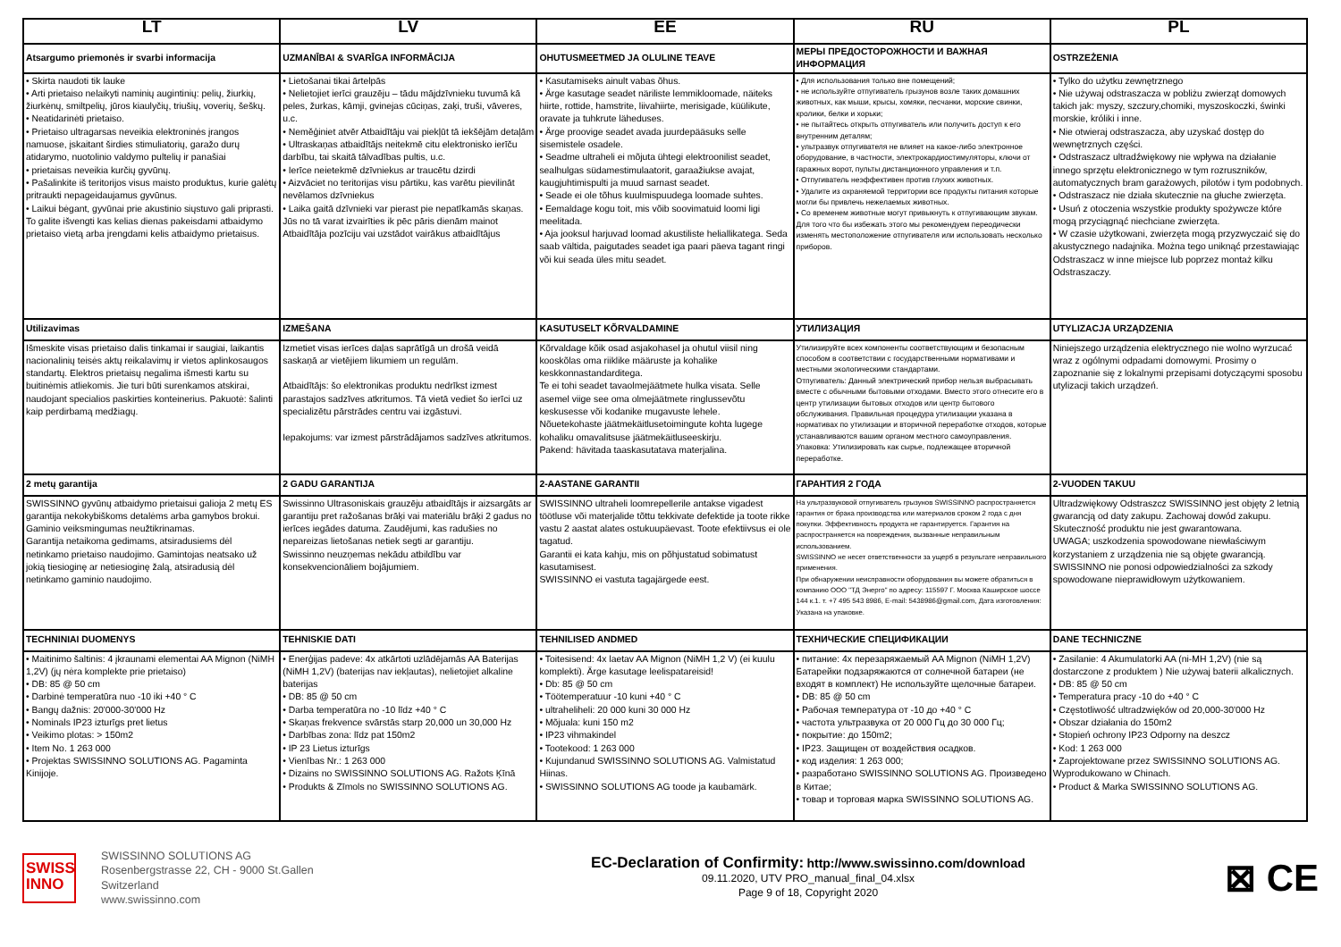| LT | LV | EE | RU | PL |
| --- | --- | --- | --- | --- |
| Atsargumo priemonės ir svarbi informacija | UZMANĪBAI & SVARĪGA INFORMĀCIJA | OHUTUSMEETMED JA OLULINE TEAVE | МЕРЫ ПРЕДОСТОРОЖНОСТИ И ВАЖНАЯ ИНФОРМАЦИЯ | OSTRZEŻENIA |
| • Skirta naudoti tik lauke • Arti prietaiso nelaikyti naminių augintinių: pelių, žiurkių, žiurkėnų, smiltpelių, jūros kiaulyčių, triušių, voverių, šeškų. • Neatidarinėti prietaiso. • Prietaiso ultragarsas neveikia elektroninės įrangos namuose, įskaitant širdies stimuliatorių, garažo durų atidarymo, nuotolinio valdymo pultelių ir panašiai • prietaisas neveikia kurčių gyvūnų. • Pašalinkite iš teritorijos visus maisto produktus, kurie galėtų pritraukti nepageidaujamus gyvūnus. • Laikui bėgant, gyvūnai prie akustinio siųstuvo gali priprasti. To galite išvengti kas kelias dienas pakeisdami atbaidymo prietaiso vietą arba įrengdami kelis atbaidymo prietaisus. | • Lietošanai tikai ārtelpās • Nelietojiet ierīci grauzēju – tādu mājdzīvnieku tuvumā kā peles, žurkas, kāmji, gvinejas cūciņas, zaķi, truši, vāveres, u.c. • Neměģiniet atvēr Atbaidītāju vai piekļūt tā iekšējām detaļām • Ultraskaņas atbaidītājs neitekmē citu elektronisko ierīču darbību, tai skaitā tālvadības pultis, u.c. • Ierīce neietekmē dzīvniekus ar traucētu dzirdi • Aizvāciet no teritorijas visu pārtiku, kas varētu pievilināt nevēlamos dzīvniekus • Laika gaitā dzīvnieki var pierast pie nepatīkamās skaņas. Jūs no tā varat izvairīties ik pēc pāris dienām mainot Atbaidītāja pozīciju vai uzstādot vairākus atbaidītājus | • Kasutamiseks ainult vabas õhus. • Ärge kasutage seadet näriliste lemmikloomade, näiteks hiirte, rottide, hamstrite, liivahiirte, merisigade, küülikute, oravate ja tuhkrute läheduses. • Ärge proovige seadet avada juurdepääsuks selle sisemistele osadele. • Seadme ultraheli ei mõjuta ühtegi elektroonilist seadet, sealhulgas südamestimulaatorit, garaažiukse avajat, kaugjuhtimispulti ja muud sarnast seadet. • Seade ei ole tõhus kuulmispuudega loomade suhtes. • Eemaldage kogu toit, mis võib soovimatuid loomi ligi meelitada. • Aja jooksul harjuvad loomad akustiliste heliallikatega. Seda saab vältida, paigutades seadet iga paari päeva tagant ringi või kui seada üles mitu seadet. | • Для использования только вне помещений; • не используйте отпугиватель грызунов возле таких домашних животных, как мыши, крысы, хомяки, песчанки, морские свинки, кролики, белки и хорьки; • не пытайтесь открыть отпугиватель или получить доступ к его внутренним деталям; • ультразвук отпугивателя не влияет на какое-либо электронное оборудование, в частности, электрокардиостимуляторы, ключи от гаражных ворот, пульты дистанционного управления и т.п. • Отпугиватель неэффективен против глухих животных. • Удалите из охраняемой территории все продукты питания которые могли бы привлечь нежелаемых животных. • Со временем животные могут привыкнуть к отпугивающим звукам. Для того что бы избежать этого мы рекомендуем переодически изменять местоположение отпугивателя или использовать несколько приборов. | • Tylko do użytku zewnętrznego • Nie używaj odstraszacza w pobliżu zwierząt domowych takich jak: myszy, szczury,chomiki, myszoskoczki, świnki morskie, króliki i inne. • Nie otwieraj odstraszacza, aby uzyskać dostęp do wewnętrznych części. • Odstraszacz ultradźwiękowy nie wpływa na działanie innego sprzętu elektronicznego w tym rozruszników, automatycznych bram garażowych, pilotów i tym podobnych. • Odstraszacz nie działa skutecznie na głuche zwierzęta. • Usuń z otoczenia wszystkie produkty spożywcze które mogą przyciągnąć niechciane zwierzęta. • W czasie użytkowani, zwierzęta mogą przyzwyczaić się do akustycznego nadajnika. Można tego uniknąć przestawiając Odstraszacz w inne miejsce lub poprzez montaż kilku Odstraszaczy. |
| Utilizavimas | IZMEŠANA | KASUTUSELT KÕRVALDAMINE | УТИЛИЗАЦИЯ | UTYLIZACJA URZĄDZENIA |
| Išmeskite visas prietaiso dalis tinkamai ir saugiai, laikantis nacionalinių teisės aktų reikalavimų ir vietos aplinkosaugos standartų. Elektros prietaisų negalima išmesti kartu su buitinėmis atliekomis. Jie turi būti surenkamos atskirai, naudojant specialios paskirties konteinerius. Pakuotė: šalinti kaip perdirbamą medžiagų. | Izmetiet visas ierīces daļas saprātīgā un drošā veidā saskaņā ar vietējiem likumiem un regulām. Atbaidītājs: šo elektronikas produktu nedrīkst izmest parastajos sadzīves atkritumos. Tā vietā vediet šo ierīci uz specializētu pārstrādes centru vai izgāstuvi. Iepakojums: var izmest pārstrādājamos sadzīves atkritumos. | Kõrvaldage kõik osad asjakohasel ja ohutul viisil ning kooskõlas oma riiklike määruste ja kohalike keskkonnastandarditega. Te ei tohi seadet tavaolmejäätmete hulka visata. Selle asemel viige see oma olmejäätmete ringlussevõtu keskusesse või kodanike mugavuste lehele. Nõuetekohaste jäätmekäitlusetoimingute kohta lugege kohaliku omavalitsuse jäätmekäitluseeskirju. Pakend: hävitada taaskasutatava materjalina. | Утилизируйте всех компоненты соответствующим и безопасным способом в соответствии с государственными нормативами и местными экологическими стандартами. Отпугиватель: Данный электрический прибор нельзя выбрасывать вместе с обычными бытовыми отходами. Вместо этого отнесите его в центр утилизации бытовых отходов или центр бытового обслуживания. Правильная процедура утилизации указана в нормативах по утилизации и вторичной переработке отходов, которые устанавливаются вашим органом местного самоуправления. Упаковка: Утилизировать как сырье, подлежащее вторичной переработке. | Niniejszego urządzenia elektrycznego nie wolno wyrzucać wraz z ogólnymi odpadami domowymi. Prosimy o zapoznanie się z lokalnymi przepisami dotyczącymi sposobu utylizacji takich urządzeń. |
| 2 metų garantija | 2 GADU GARANTIJA | 2-AASTANE GARANTII | ГАРАНТИЯ 2 ГОДА | 2-VUODEN TAKUU |
| SWISSINNO gyvūnų atbaidymo prietaisui galioja 2 metų ES garantija nekokybiškoms detalėms arba gamybos brokui. Gaminio veiksmingumas neužtikrinamas. Garantija netaikoma gedimams, atsiradusiems dėl netinkamo prietaiso naudojimo. Gamintojas neatsako už jokią tiesioginę ar netiesioginę žalą, atsiradusią dėl netinkamo gaminio naudojimo. | Swissinno Ultrasoniskais grauzēju atbaidītājs ir aizsargāts ar garantiju pret ražošanas brāķi vai materiālu brāķi 2 gadus no ierīces iegādes datuma. Zaudējumi, kas radušies no nepareizas lietošanas netiek segti ar garantiju. Swissinno neuzņemas nekādu atbildību var konsekvencionāliem bojājumiem. | SWISSINNO ultraheli loomrepellerile antakse vigadest töötluse või materjalide tõttu tekkivate defektide ja toote rikke vastu 2 aastat alates ostukuupäevast. Toote efektiivsus ei ole tagatud. Garantii ei kata kahju, mis on põhjustatud sobimatust kasutamisest. SWISSINNO ei vastuta tagajärgede eest. | На ультразвуковой отпугиватель грызунов SWISSINNO распространяется гарантия от брака производства или материалов сроком 2 года с дня покупки. Эффективность продукта не гарантируется. Гарантия на распространяется на повреждения, вызванные неправильным использованием. SWISSINNO не несет ответственности за ущерб в результате неправильного применения. При обнаружении неисправности оборудования вы можете обратиться в компанию ООО "ТД Энерго" по адресу: 115597 Г. Москва Каширское шоссе 144 к.1. т. +7 495 543 8986, E-mail: 5438986@gmail.com, Дата изготовления: Указана на упаковке. | Ultradzwiękowy Odstraszcz SWISSINNO jest objęty 2 letnią gwarancją od daty zakupu. Zachowaj dowód zakupu. Skuteczność produktu nie jest gwarantowana. UWAGA; uszkodzenia spowodowane niewłaściwym korzystaniem z urządzenia nie są objęte gwarancją. SWISSINNO nie ponosi odpowiedzialności za szkody spowodowane nieprawidłowym użytkowaniem. |
| TECHNINIAI DUOMENYS | TEHNISKIE DATI | TEHNILISED ANDMED | ТЕХНИЧЕСКИЕ СПЕЦИФИКАЦИИ | DANE TECHNICZNE |
| • Maitinimo šaltinis: 4 įkraunami elementai AA Mignon (NiMH 1,2V) (jų nėra komplekte prie prietaiso) • DB: 85 @ 50 cm • Darbinė temperatūra nuo -10 iki +40 ° C • Bangų dažnis: 20'000-30'000 Hz • Nominals IP23 izturīgs pret lietus • Veikimo plotas: > 150m2 • Item No. 1 263 000 • Projektas SWISSINNO SOLUTIONS AG. Pagaminta Kinijoje. | • Enerģijas padeve: 4x atkārtoti uzlādējamās AA Baterijas (NiMH 1,2V) (baterijas nav iekļautas), nelietojiet alkaline baterijas • DB: 85 @ 50 cm • Darba temperatūra no -10 līdz +40 ° C • Skaņas frekvence svārstās starp 20,000 un 30,000 Hz • Darbības zona: līdz pat 150m2 • IP 23 Lietus izturīgs • Vienības Nr.: 1 263 000 • Dizains no SWISSINNO SOLUTIONS AG. Ražots Ķīnā • Produkts & Zīmols no SWISSINNO SOLUTIONS AG. | • Toitesisend: 4x laetav AA Mignon (NiMH 1,2 V) (ei kuulu komplekti). Ärge kasutage leelispatareisid! • Db: 85 @ 50 cm • Töötemperatuur -10 kuni +40 ° C • ultraheliheli: 20 000 kuni 30 000 Hz • Mõjuala: kuni 150 m2 • IP23 vihmakindel • Tootekood: 1 263 000 • Kujundanud SWISSINNO SOLUTIONS AG. Valmistatud Hiinas. • SWISSINNO SOLUTIONS AG toode ja kaubamärk. | • питание: 4x перезаряжаемый AA Mignon (NiMH 1,2V) Батарейки подзаряжаются от солнечной батареи (не входят в комплект) Не используйте щелочные батареи. • DB: 85 @ 50 cm • Рабочая температура от -10 до +40 ° C • частота ультразвука от 20 000 Гц до 30 000 Гц; • покрытие: до 150m2; • IP23. Защищен от воздействия осадков. • код изделия: 1 263 000; • разработано SWISSINNO SOLUTIONS AG. Произведено в Китае; • товар и торговая марка SWISSINNO SOLUTIONS AG. | • Zasilanie: 4 Akumulatorki AA (ni-MH 1,2V) (nie są dostarczone z produktem ) Nie używaj baterii alkalicznych. • DB: 85 @ 50 cm • Temperatura pracy -10 do +40 ° C • Częstotliwość ultradzwięków od 20,000-30'000 Hz • Obszar działania do 150m2 • Stopień ochrony IP23 Odporny na deszcz • Kod: 1 263 000 • Zaprojektowane przez SWISSINNO SOLUTIONS AG. Wyprodukowano w Chinach. • Product & Marka SWISSINNO SOLUTIONS AG. |
SWISS
INNO
SWISSINNO SOLUTIONS AG
Rosenbergstrasse 22, CH - 9000 St.Gallen
Switzerland
www.swissinno.com
EC-Declaration of Confirmity: http://www.swissinno.com/download
09.11.2020, UTV PRO_manual_final_04.xlsx
Page 9 of 18, Copyright 2020
⊠ CE